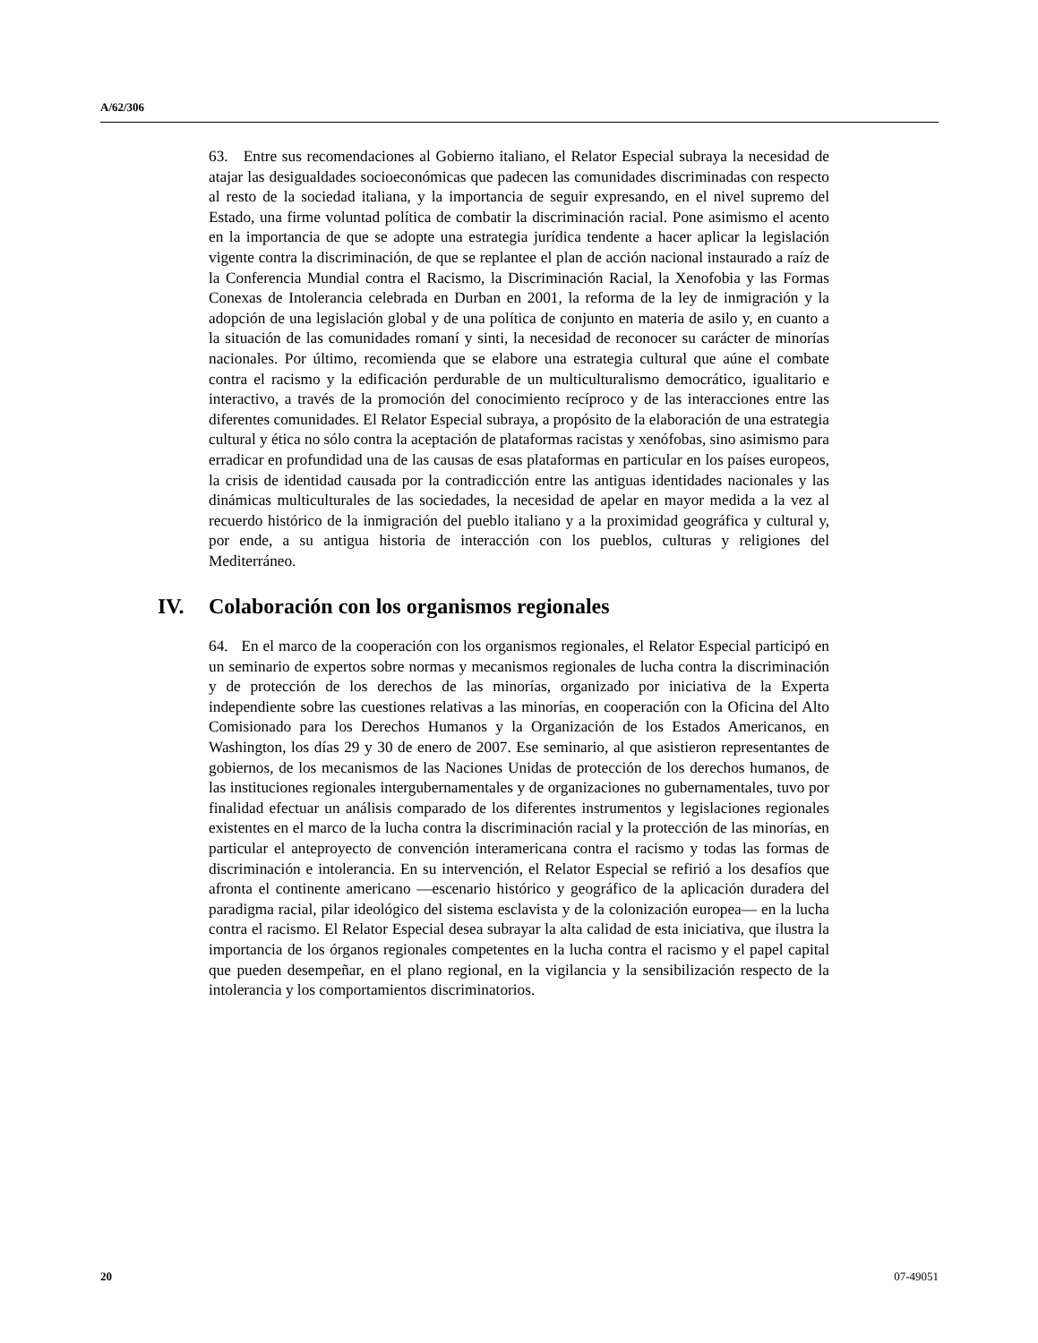A/62/306
63. Entre sus recomendaciones al Gobierno italiano, el Relator Especial subraya la necesidad de atajar las desigualdades socioeconómicas que padecen las comunidades discriminadas con respecto al resto de la sociedad italiana, y la importancia de seguir expresando, en el nivel supremo del Estado, una firme voluntad política de combatir la discriminación racial. Pone asimismo el acento en la importancia de que se adopte una estrategia jurídica tendente a hacer aplicar la legislación vigente contra la discriminación, de que se replantee el plan de acción nacional instaurado a raíz de la Conferencia Mundial contra el Racismo, la Discriminación Racial, la Xenofobia y las Formas Conexas de Intolerancia celebrada en Durban en 2001, la reforma de la ley de inmigración y la adopción de una legislación global y de una política de conjunto en materia de asilo y, en cuanto a la situación de las comunidades romaní y sinti, la necesidad de reconocer su carácter de minorías nacionales. Por último, recomienda que se elabore una estrategia cultural que aúne el combate contra el racismo y la edificación perdurable de un multiculturalismo democrático, igualitario e interactivo, a través de la promoción del conocimiento recíproco y de las interacciones entre las diferentes comunidades. El Relator Especial subraya, a propósito de la elaboración de una estrategia cultural y ética no sólo contra la aceptación de plataformas racistas y xenófobas, sino asimismo para erradicar en profundidad una de las causas de esas plataformas en particular en los países europeos, la crisis de identidad causada por la contradicción entre las antiguas identidades nacionales y las dinámicas multiculturales de las sociedades, la necesidad de apelar en mayor medida a la vez al recuerdo histórico de la inmigración del pueblo italiano y a la proximidad geográfica y cultural y, por ende, a su antigua historia de interacción con los pueblos, culturas y religiones del Mediterráneo.
IV. Colaboración con los organismos regionales
64. En el marco de la cooperación con los organismos regionales, el Relator Especial participó en un seminario de expertos sobre normas y mecanismos regionales de lucha contra la discriminación y de protección de los derechos de las minorías, organizado por iniciativa de la Experta independiente sobre las cuestiones relativas a las minorías, en cooperación con la Oficina del Alto Comisionado para los Derechos Humanos y la Organización de los Estados Americanos, en Washington, los días 29 y 30 de enero de 2007. Ese seminario, al que asistieron representantes de gobiernos, de los mecanismos de las Naciones Unidas de protección de los derechos humanos, de las instituciones regionales intergubernamentales y de organizaciones no gubernamentales, tuvo por finalidad efectuar un análisis comparado de los diferentes instrumentos y legislaciones regionales existentes en el marco de la lucha contra la discriminación racial y la protección de las minorías, en particular el anteproyecto de convención interamericana contra el racismo y todas las formas de discriminación e intolerancia. En su intervención, el Relator Especial se refirió a los desafíos que afronta el continente americano —escenario histórico y geográfico de la aplicación duradera del paradigma racial, pilar ideológico del sistema esclavista y de la colonización europea— en la lucha contra el racismo. El Relator Especial desea subrayar la alta calidad de esta iniciativa, que ilustra la importancia de los órganos regionales competentes en la lucha contra el racismo y el papel capital que pueden desempeñar, en el plano regional, en la vigilancia y la sensibilización respecto de la intolerancia y los comportamientos discriminatorios.
20 07-49051